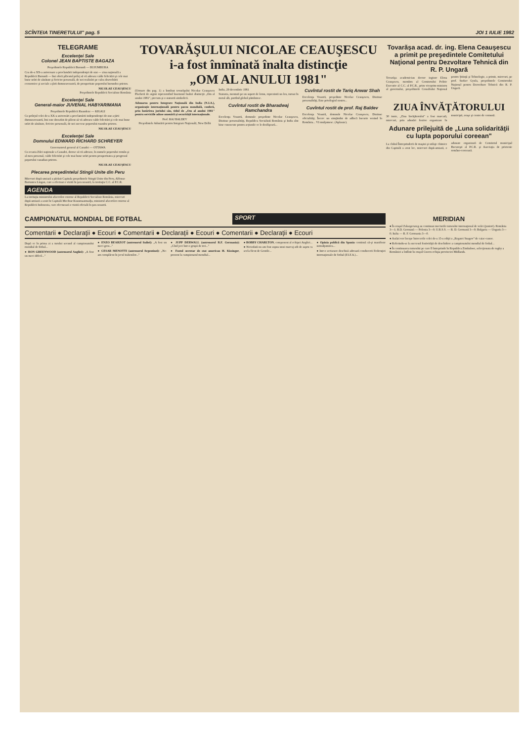SCÎNTEIA TINERETULUI" pag. 5 JOI 1 IULIE 1982
TELEGRAME
Excelenţei Sale
Colonel JEAN BAPTISTE BAGAZA
Preşedintele Republicii Burundi — BUJUMBURA
Cea de-a XX-a aniversare a proclamării independenţei de stat — ziua naţională a Republicii Burundi — îmi oferă plăcutul prilej să vă adresez calde felicitări şi cele mai bune urări de sănătate şi fericire personală, de noi realizări pe calea dezvoltării economice şi sociale a ţării dumneavoastră, de prosperitate poporului burundez prieten.
NICOLAE CEAUŞESCU
Preşedintele Republicii Socialiste România
Excelenţei Sale
General-maior JUVENAL HABYARIMANA
Preşedintele Republicii Ruandeze — KIGALI
Cu prilejul celei de-a XX-a aniversări a proclamării independenţei de stat a ţării dumneavoastră, îmi este deosebit de plăcut să vă adresez calde felicitări şi cele mai bune urări de sănătate, fericire personală, de noi succese poporului ruandez prieten.
NICOLAE CEAUŞESCU
Excelenţei Sale
Domnului EDWARD RICHARD SCHREYER
Guvernatorul general al Canadei — OTTAWA
Cu ocazia Zilei naţionale a Canadei, doresc să vă adresez, în numele poporului român şi al meu personal, calde felicitări şi cele mai bune urări pentru prosperitatea şi progresul poporului canadian prieten.
NICOLAE CEAUŞESCU
Plecarea preşedintelui Stingii Unite din Peru
Miercuri după-amiază a părăsit Capitala preşedintele Stingii Unite din Peru, Alfonso Barrantes Lingan, care a efectuat o vizită în ţara noastră, la invitaţia C.C. al P.C.R.
AGENDA
La invitaţia ministrului afacerilor externe al Republicii Socialiste România, miercuri după-amiază a sosit în Capitală Mochtar Kusumaatmadja, ministrul afacerilor externe al Republicii Indonezia, care efectuează o vizită oficială în ţara noastră.
TOVARĂŞULUI NICOLAE CEAUŞESCU
i-a fost înmînată înalta distincţie
„OM AL ANULUI 1981"
(Urmare din pag. 1) a înmînat tovarăşului Nicolae Ceauşescu Plachetă de argint reprezentînd însemnul înaltei distincţii „Om al anului 1981", precum şi o statuetă simbolică.
Adunarea pentru Integrare Naţională din India (N.I.A.), organizaţie internaţională pentru pacea mondială, conferă, prin hotărîrea juriului său, titlul de „Om al anului 1981" pentru serviciile aduse omenirii şi securităţii internaţionale.
Prof. RAJ BALDEV
Preşedintele Adunării pentru Integrare Naţională, New Delhi
India, 29 decembrie 1981
Statueta, montată pe un suport de lemn, reprezintă un leu, turnat în metal alb, purtînd globul pămîntesc.
Cuvîntul rostit de Bharadwaj Ramchandra
Excelenţa Voastră, domnule preşedinte Nicolae Ceauşescu, Distinse personalităţi, Republica Socialistă România şi India sînt bine cunoscute pentru acţiunile ce le desfăşoară...
Cuvîntul rostit de Tariq Anwar Shah
Excelenţa Voastră, preşedinte Nicolae Ceauşescu, Distinse personalităţi, Este privilegiul nostru...
Cuvîntul rostit de prof. Raj Baldev
Excelenţa Voastră, domnule Nicolae Ceauşescu, Distinse oficialităţi, Încerc un simţămînt de adîncă bucurie venind în România... Vă mulţumesc. (Aplauze).
Tovarăşa acad. dr. ing. Elena Ceauşescu a primit pe preşedintele Comitetului Naţional pentru Dezvoltare Tehnică din R. P. Ungară
Tovarăşa academician doctor inginer Elena Ceauşescu, membru al Comitetului Politic Executiv al C.C. al P.C.R., prim viceprim-ministru al guvernului, preşedintele Consiliului Naţional pentru Ştiinţă şi Tehnologie, a primit, miercuri, pe prof. Szeker Gyula, preşedintele Comitetului Naţional pentru Dezvoltare Tehnică din R. P. Ungară.
ZIUA ÎNVĂŢĂTORULUI
30 iunie, „Ziua învăţătorului" a fost marcată, miercuri, prin adunări festive organizate în municipii, oraşe şi centre de comună.
Adunare prilejuită de „Luna solidarităţii cu lupta poporului coreean"
La clubul Întreprinderii de maşini şi utilaje chimice din Capitală a avut loc, miercuri după-amiază, o adunare organizată de Comitetul municipal Bucureşti al P.C.R. şi Asociaţia de prietenie româno-coreeană.
CAMPIONATUL MONDIAL DE FOTBAL SPORT
Comentarii ● Declaraţii ● Ecouri ● Comentarii ● Declaraţii ● Ecouri ● Comentarii ● Declaraţii ● Ecouri
După ce în prima zi a turului secund al campionatului mondial de fotbal...
● RON GREENWOOD (antrenorul Angliei): „A fost un meci dificil..."
● ENZO BEARZOT (antrenorul Italiei): „A fost un meci greu..."
● CESAR MENOTTI (antrenorul Argentinei): „Ne-am complăcut în jocul italienilor..."
● JUPP DERWALL (antrenorul R.F. Germania): „Cînd joci într-o grupă de trei..."
● Fostul secretar de stat american H. Kissinger, prezent la campionatul mondial...
● BOBBY CHARLTON, component al echipei Angliei...
● Niciodată nu am fost supus unui marcaj atît de aspru ca acela făcut de Gentile...
● Opinia publică din Spania continuă să-şi manifeste nemulţumirea...
● Intr-o scrisoare deschisă adresată conducerii Federaţiei internaţionale de fotbal (F.I.F.A.)...
MERIDIAN
● În oraşul Zalaegerszeg au continuat meciurile turneului internaţional de volei (juniori). România 3—1; R.D. Germană — Polonia 3—0; U.R.S.S. — R. D. Germană 3—0; Bulgaria — Ungaria 3—0; Italia — R. F. Germania 3—0.
● Astăzi vor începe întrecerile celei de-a 15-a ediţii a „Regatei Snagov" de caiac-canoe.
● Referindu-se la succesul festivităţii de deschidere a campionatului mondial de fotbal...
● În continuarea turneului pe care îl întreprinde în Republica Zimbabwe, selecţionata de rugby a României a întîlnit în oraşul Gweru echipa provinciei Midlands.